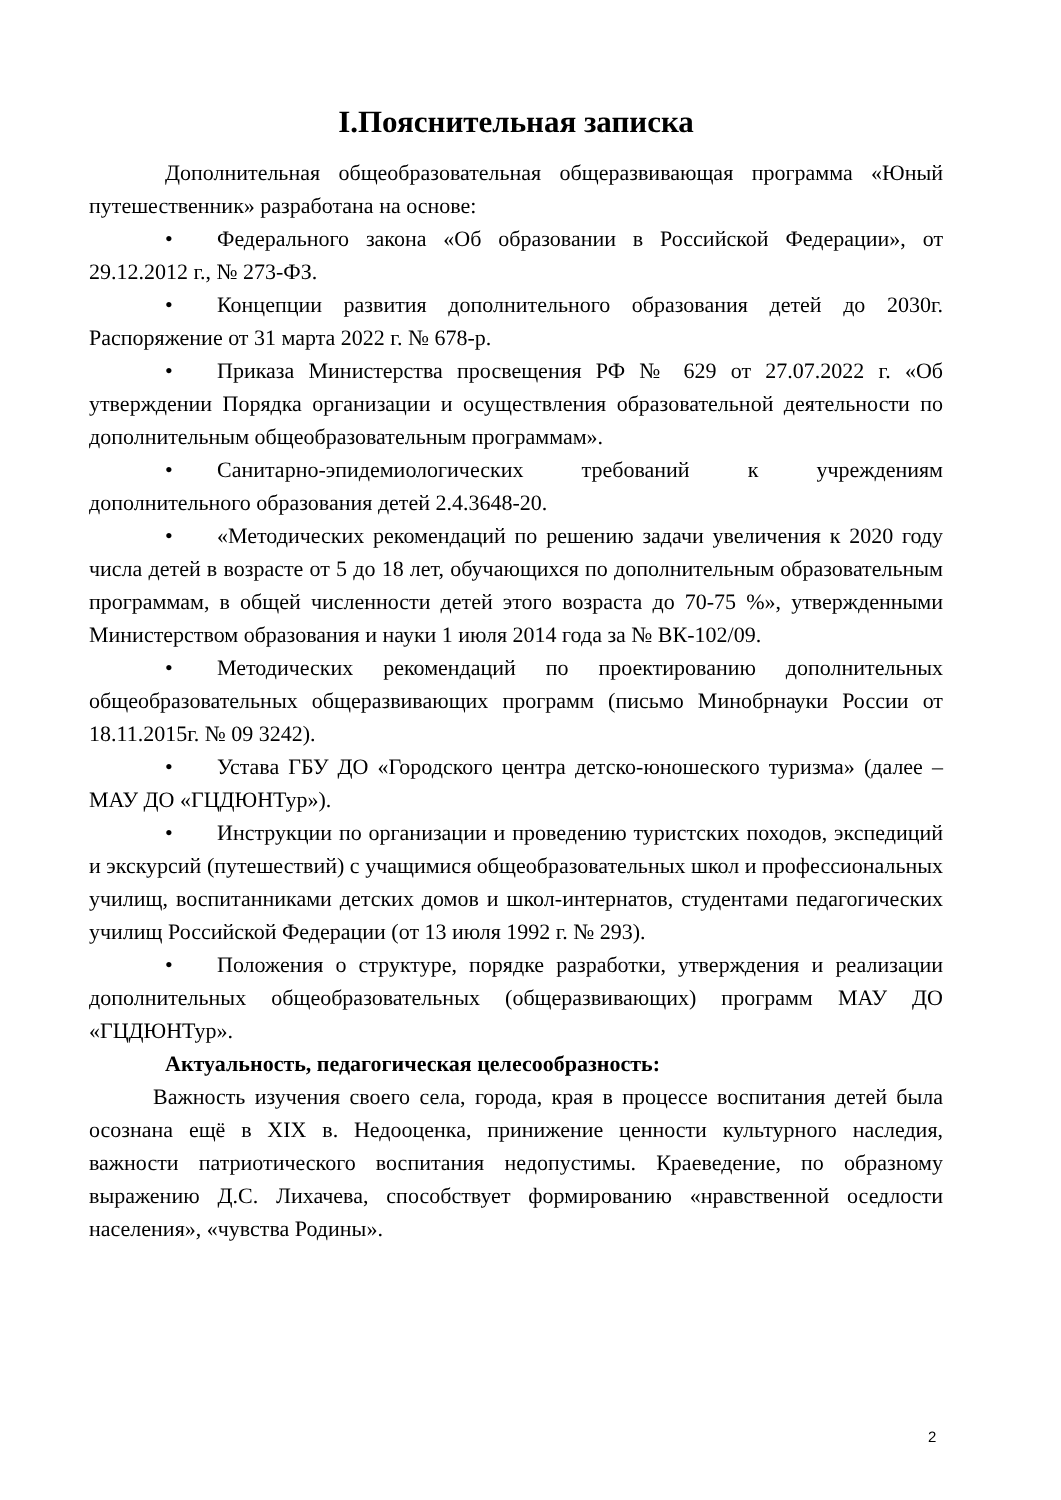I.Пояснительная записка
Дополнительная общеобразовательная общеразвивающая программа «Юный путешественник» разработана на основе:
• Федерального закона «Об образовании в Российской Федерации», от 29.12.2012 г., № 273-ФЗ.
• Концепции развития дополнительного образования детей до 2030г. Распоряжение от 31 марта 2022 г. № 678-р.
• Приказа Министерства просвещения РФ № 629 от 27.07.2022 г. «Об утверждении Порядка организации и осуществления образовательной деятельности по дополнительным общеобразовательным программам».
• Санитарно-эпидемиологических требований к учреждениям дополнительного образования детей 2.4.3648-20.
• «Методических рекомендаций по решению задачи увеличения к 2020 году числа детей в возрасте от 5 до 18 лет, обучающихся по дополнительным образовательным программам, в общей численности детей этого возраста до 70-75 %», утвержденными Министерством образования и науки 1 июля 2014 года за № ВК-102/09.
• Методических рекомендаций по проектированию дополнительных общеобразовательных общеразвивающих программ (письмо Минобрнауки России от 18.11.2015г. № 09 3242).
• Устава ГБУ ДО «Городского центра детско-юношеского туризма» (далее – МАУ ДО «ГЦДЮНТур»).
• Инструкции по организации и проведению туристских походов, экспедиций и экскурсий (путешествий) с учащимися общеобразовательных школ и профессиональных училищ, воспитанниками детских домов и школ-интернатов, студентами педагогических училищ Российской Федерации (от 13 июля 1992 г. № 293).
• Положения о структуре, порядке разработки, утверждения и реализации дополнительных общеобразовательных (общеразвивающих) программ МАУ ДО «ГЦДЮНТур».
Актуальность, педагогическая целесообразность:
Важность изучения своего села, города, края в процессе воспитания детей была осознана ещё в XIX в. Недооценка, принижение ценности культурного наследия, важности патриотического воспитания недопустимы. Краеведение, по образному выражению Д.С. Лихачева, способствует формированию «нравственной оседлости населения», «чувства Родины».
2